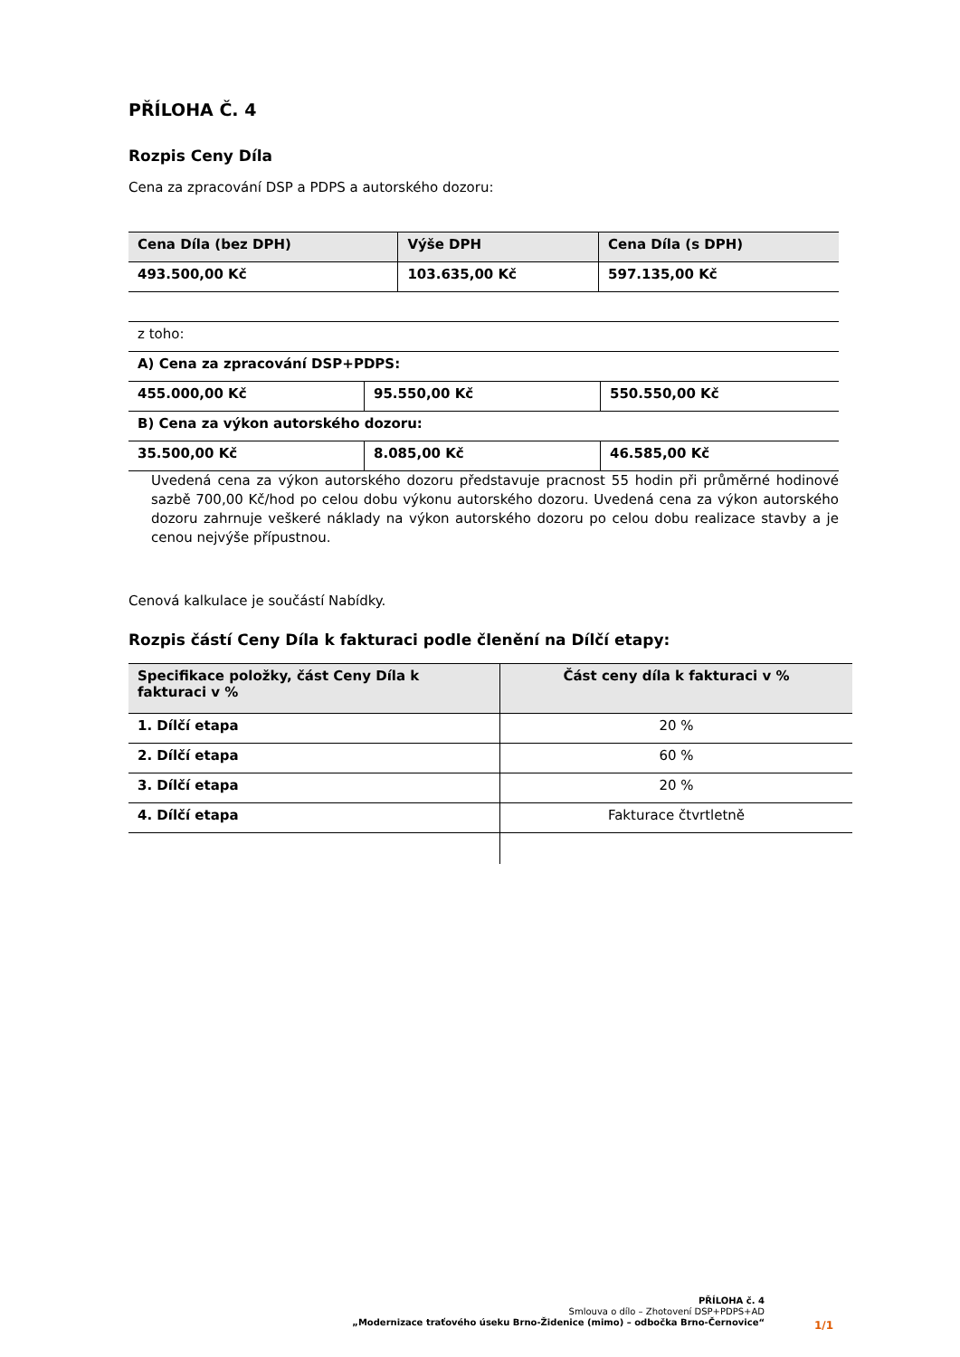PŘÍLOHA Č. 4
Rozpis Ceny Díla
Cena za zpracování DSP a PDPS a autorského dozoru:
| Cena Díla (bez DPH) | Výše DPH | Cena Díla (s DPH) |
| --- | --- | --- |
| 493.500,00 Kč | 103.635,00 Kč | 597.135,00 Kč |
| z toho: | | |
| A) Cena za zpracování DSP+PDPS: | | |
| 455.000,00 Kč | 95.550,00 Kč | 550.550,00 Kč |
| B) Cena za výkon autorského dozoru: | | |
| 35.500,00 Kč | 8.085,00 Kč | 46.585,00 Kč |
Uvedená cena za výkon autorského dozoru představuje pracnost 55 hodin při průměrné hodinové sazbě 700,00 Kč/hod po celou dobu výkonu autorského dozoru. Uvedená cena za výkon autorského dozoru zahrnuje veškeré náklady na výkon autorského dozoru po celou dobu realizace stavby a je cenou nejvýše přípustnou.
Cenová kalkulace je součástí Nabídky.
Rozpis částí Ceny Díla k fakturaci podle členění na Dílčí etapy:
| Specifikace položky, část Ceny Díla k fakturaci v % | Část ceny díla k fakturaci v % |
| --- | --- |
| 1. Dílčí etapa | 20 % |
| 2. Dílčí etapa | 60 % |
| 3. Dílčí etapa | 20 % |
| 4. Dílčí etapa | Fakturace čtvrtletně |
PŘÍLOHA č. 4
Smlouva o dílo – Zhotovení DSP+PDPS+AD
„Modernizace traťového úseku Brno-Židenice (mimo) – odbočka Brno-Černovice“
1/1